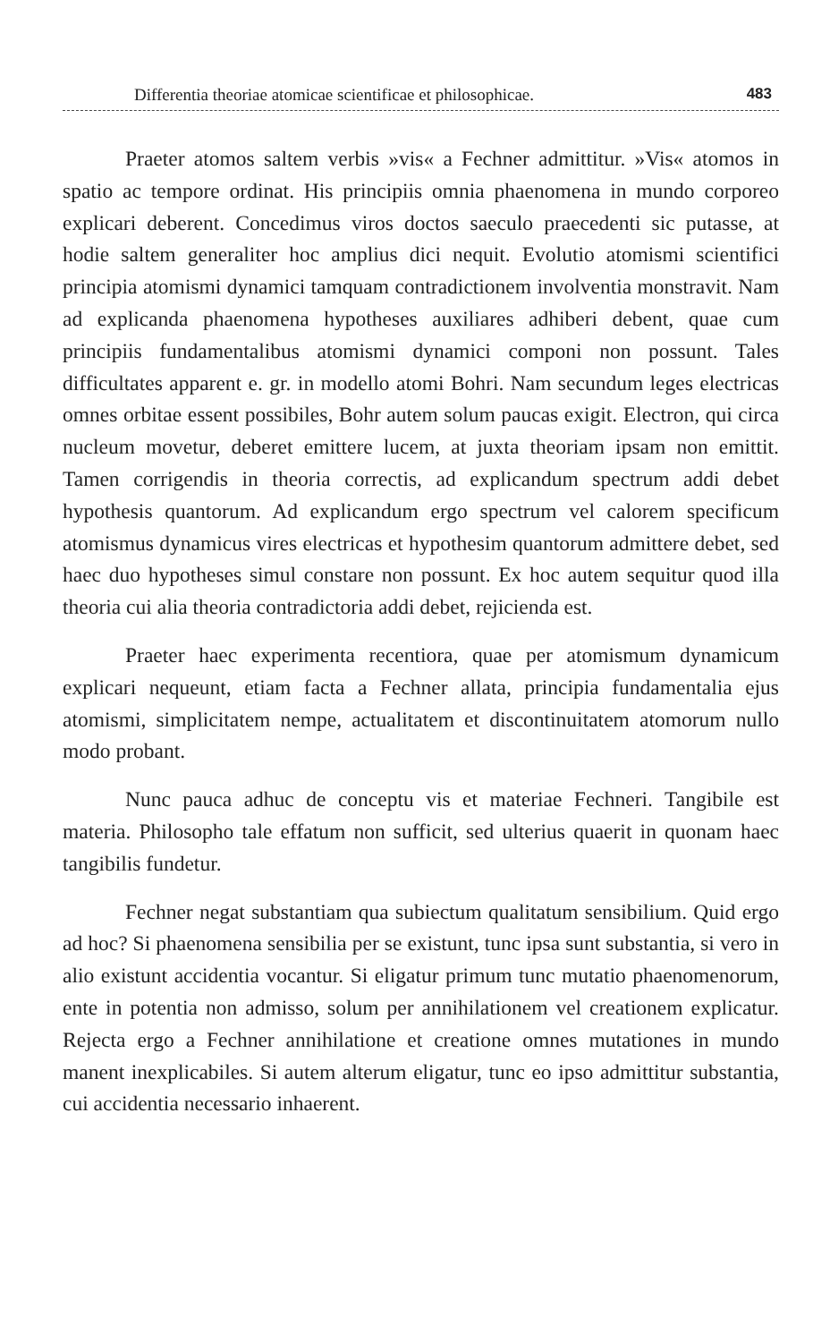Differentia theoriae atomicae scientificae et philosophicae. 483
Praeter atomos saltem verbis »vis« a Fechner admittitur. »Vis« atomos in spatio ac tempore ordinat. His principiis omnia phaenomena in mundo corporeo explicari deberent. Concedimus viros doctos saeculo praecedenti sic putasse, at hodie saltem generaliter hoc amplius dici nequit. Evolutio atomismi scientifici principia atomismi dynamici tamquam contradictionem involventia monstravit. Nam ad explicanda phaenomena hypotheses auxiliares adhiberi debent, quae cum principiis fundamentalibus atomismi dynamici componi non possunt. Tales difficultates apparent e. gr. in modello atomi Bohri. Nam secundum leges electricas omnes orbitae essent possibiles, Bohr autem solum paucas exigit. Electron, qui circa nucleum movetur, deberet emittere lucem, at juxta theoriam ipsam non emittit. Tamen corrigendis in theoria correctis, ad explicandum spectrum addi debet hypothesis quantorum. Ad explicandum ergo spectrum vel calorem specificum atomismus dynamicus vires electricas et hypothesim quantorum admittere debet, sed haec duo hypotheses simul constare non possunt. Ex hoc autem sequitur quod illa theoria cui alia theoria contradictoria addi debet, rejicienda est.
Praeter haec experimenta recentiora, quae per atomismum dynamicum explicari nequeunt, etiam facta a Fechner allata, principia fundamentalia ejus atomismi, simplicitatem nempe, actualitatem et discontinuitatem atomorum nullo modo probant.
Nunc pauca adhuc de conceptu vis et materiae Fechneri. Tangibile est materia. Philosopho tale effatum non sufficit, sed ulterius quaerit in quonam haec tangibilis fundetur.
Fechner negat substantiam qua subiectum qualitatum sensibilium. Quid ergo ad hoc? Si phaenomena sensibilia per se existunt, tunc ipsa sunt substantia, si vero in alio existunt accidentia vocantur. Si eligatur primum tunc mutatio phaenomenorum, ente in potentia non admisso, solum per annihilationem vel creationem explicatur. Rejecta ergo a Fechner annihilatione et creatione omnes mutationes in mundo manent inexplicabiles. Si autem alterum eligatur, tunc eo ipso admittitur substantia, cui accidentia necessario inhaerent.